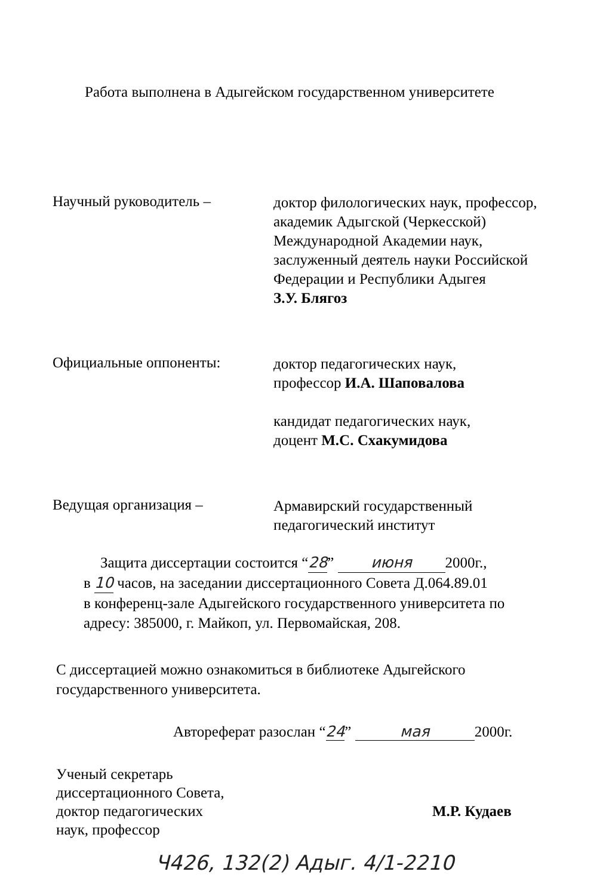Работа выполнена в Адыгейском государственном университете
Научный руководитель –
доктор филологических наук, профессор,
академик Адыгской (Черкесской)
Международной Академии наук,
заслуженный деятель науки Российской
Федерации и Республики Адыгея
З.У. Блягоз
Официальные оппоненты:
доктор педагогических наук,
профессор И.А. Шаповалова
кандидат педагогических наук,
доцент М.С. Схакумидова
Ведущая организация –
Армавирский государственный
педагогический институт
Защита диссертации состоится “28” июня 2000г.,
в 10 часов, на заседании диссертационного Совета Д.064.89.01
в конференц-зале Адыгейского государственного университета по
адресу: 385000, г. Майкоп, ул. Первомайская, 208.
С диссертацией можно ознакомиться в библиотеке Адыгейского
государственного университета.
Автореферат разослан “24” мая 2000г.
Ученый секретарь
диссертационного Совета,
доктор педагогических
наук, профессор
М.Р. Кудаев
Ч426, 132(2) Адыг. 4/1-2210